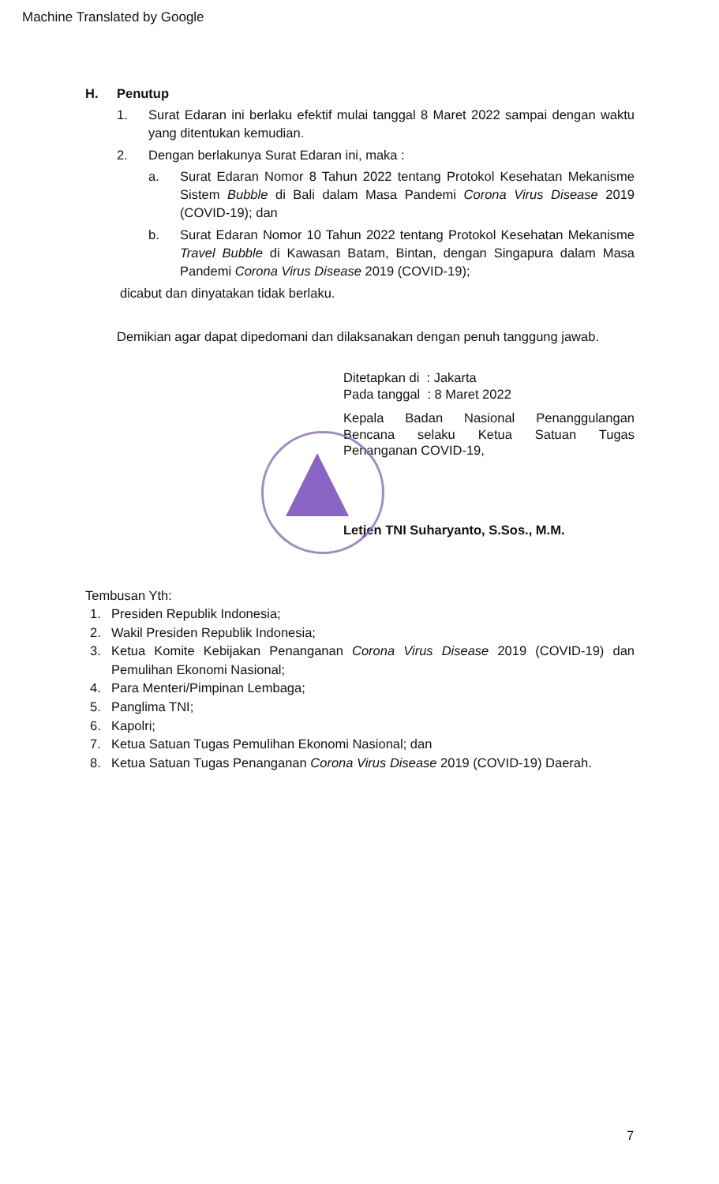Machine Translated by Google
H. Penutup
1. Surat Edaran ini berlaku efektif mulai tanggal 8 Maret 2022 sampai dengan waktu yang ditentukan kemudian.
2. Dengan berlakunya Surat Edaran ini, maka :
a. Surat Edaran Nomor 8 Tahun 2022 tentang Protokol Kesehatan Mekanisme Sistem Bubble di Bali dalam Masa Pandemi Corona Virus Disease 2019 (COVID-19); dan
b. Surat Edaran Nomor 10 Tahun 2022 tentang Protokol Kesehatan Mekanisme Travel Bubble di Kawasan Batam, Bintan, dengan Singapura dalam Masa Pandemi Corona Virus Disease 2019 (COVID-19);
dicabut dan dinyatakan tidak berlaku.
Demikian agar dapat dipedomani dan dilaksanakan dengan penuh tanggung jawab.
Ditetapkan di : Jakarta
Pada tanggal : 8 Maret 2022
Kepala Badan Nasional Penanggulangan Bencana selaku Ketua Satuan Tugas Penanganan COVID-19,
Letjen TNI Suharyanto, S.Sos., M.M.
Tembusan Yth:
1. Presiden Republik Indonesia;
2. Wakil Presiden Republik Indonesia;
3. Ketua Komite Kebijakan Penanganan Corona Virus Disease 2019 (COVID-19) dan Pemulihan Ekonomi Nasional;
4. Para Menteri/Pimpinan Lembaga;
5. Panglima TNI;
6. Kapolri;
7. Ketua Satuan Tugas Pemulihan Ekonomi Nasional; dan
8. Ketua Satuan Tugas Penanganan Corona Virus Disease 2019 (COVID-19) Daerah.
7